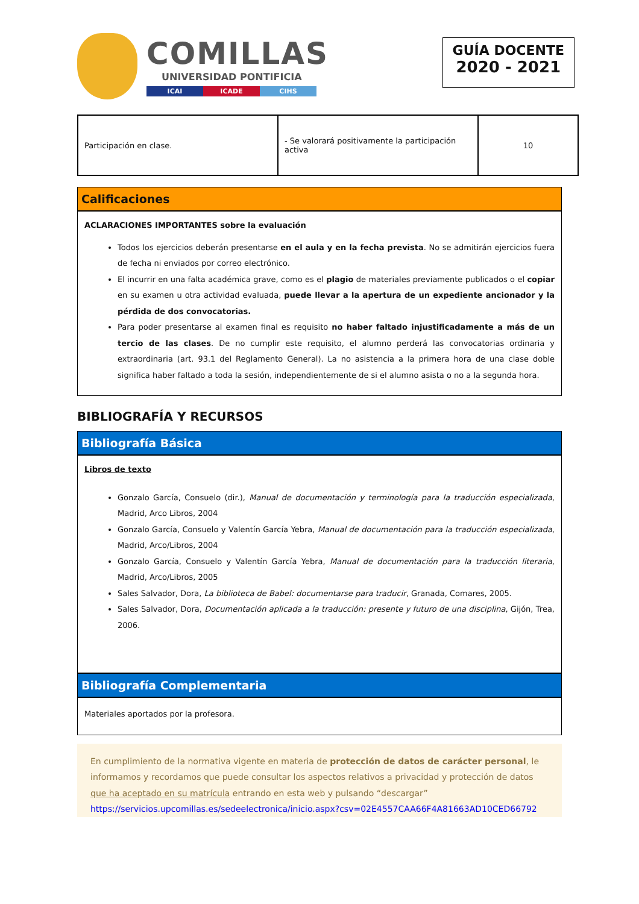COMILLAS
UNIVERSIDAD PONTIFICIA
ICAI ICADE CIHS
GUÍA DOCENTE
2020 - 2021
| Participación en clase. | - Se valorará positivamente la participación activa | 10 |
Calificaciones
ACLARACIONES IMPORTANTES sobre la evaluación
Todos los ejercicios deberán presentarse en el aula y en la fecha prevista. No se admitirán ejercicios fuera de fecha ni enviados por correo electrónico.
El incurrir en una falta académica grave, como es el plagio de materiales previamente publicados o el copiar en su examen u otra actividad evaluada, puede llevar a la apertura de un expediente ancionador y la pérdida de dos convocatorias.
Para poder presentarse al examen final es requisito no haber faltado injustificadamente a más de un tercio de las clases. De no cumplir este requisito, el alumno perderá las convocatorias ordinaria y extraordinaria (art. 93.1 del Reglamento General). La no asistencia a la primera hora de una clase doble significa haber faltado a toda la sesión, independientemente de si el alumno asista o no a la segunda hora.
BIBLIOGRAFÍA Y RECURSOS
Bibliografía Básica
Libros de texto
Gonzalo García, Consuelo (dir.), Manual de documentación y terminología para la traducción especializada, Madrid, Arco Libros, 2004
Gonzalo García, Consuelo y Valentín García Yebra, Manual de documentación para la traducción especializada, Madrid, Arco/Libros, 2004
Gonzalo García, Consuelo y Valentín García Yebra, Manual de documentación para la traducción literaria, Madrid, Arco/Libros, 2005
Sales Salvador, Dora, La biblioteca de Babel: documentarse para traducir, Granada, Comares, 2005.
Sales Salvador, Dora, Documentación aplicada a la traducción: presente y futuro de una disciplina, Gijón, Trea, 2006.
Bibliografía Complementaria
Materiales aportados por la profesora.
En cumplimiento de la normativa vigente en materia de protección de datos de carácter personal, le informamos y recordamos que puede consultar los aspectos relativos a privacidad y protección de datos que ha aceptado en su matrícula entrando en esta web y pulsando “descargar”
https://servicios.upcomillas.es/sedeelectronica/inicio.aspx?csv=02E4557CAA66F4A81663AD10CED66792